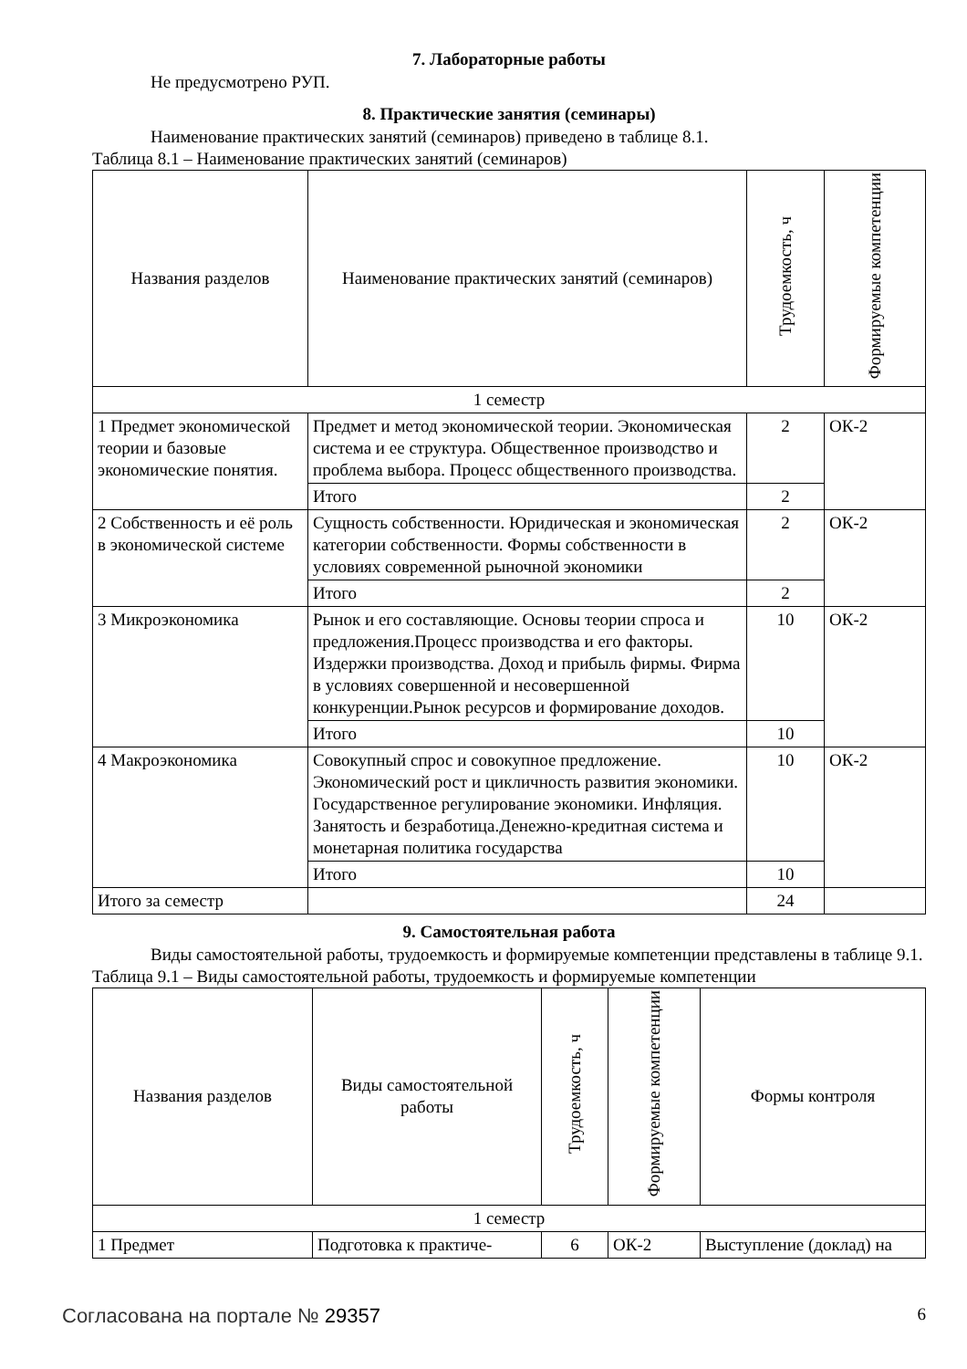7. Лабораторные работы
Не предусмотрено РУП.
8. Практические занятия (семинары)
Наименование практических занятий (семинаров) приведено в таблице 8.1.
Таблица 8.1 – Наименование практических занятий (семинаров)
| Названия разделов | Наименование практических занятий (семинаров) | Трудоемкость, ч | Формируемые компетенции |
| --- | --- | --- | --- |
| 1 семестр | | | |
| 1 Предмет экономической теории и базовые экономические понятия. | Предмет и метод экономической теории. Экономическая система и ее структура. Общественное производство и проблема выбора. Процесс общественного производства. | 2 | ОК-2 |
| | Итого | 2 | |
| 2 Собственность и её роль в экономической системе | Сущность собственности. Юридическая и экономическая категории собственности. Формы собственности в условиях современной рыночной экономики | 2 | ОК-2 |
| | Итого | 2 | |
| 3 Микроэкономика | Рынок и его составляющие. Основы теории спроса и предложения.Процесс производства и его факторы. Издержки производства. Доход и прибыль фирмы. Фирма в условиях совершенной и несовершенной конкуренции.Рынок ресурсов и формирование доходов. | 10 | ОК-2 |
| | Итого | 10 | |
| 4 Макроэкономика | Совокупный спрос и совокупное предложение. Экономический рост и цикличность развития экономики. Государственное регулирование экономики. Инфляция. Занятость и безработица.Денежно-кредитная система и монетарная политика государства | 10 | ОК-2 |
| | Итого | 10 | |
| Итого за семестр | | 24 | |
9. Самостоятельная работа
Виды самостоятельной работы, трудоемкость и формируемые компетенции представлены в таблице 9.1.
Таблица 9.1 – Виды самостоятельной работы, трудоемкость и формируемые компетенции
| Названия разделов | Виды самостоятельной работы | Трудоемкость, ч | Формируемые компетенции | Формы контроля |
| --- | --- | --- | --- | --- |
| 1 семестр | | | | |
| 1 Предмет | Подготовка к практиче- | 6 | ОК-2 | Выступление (доклад) на |
Согласована на портале № 29357 6